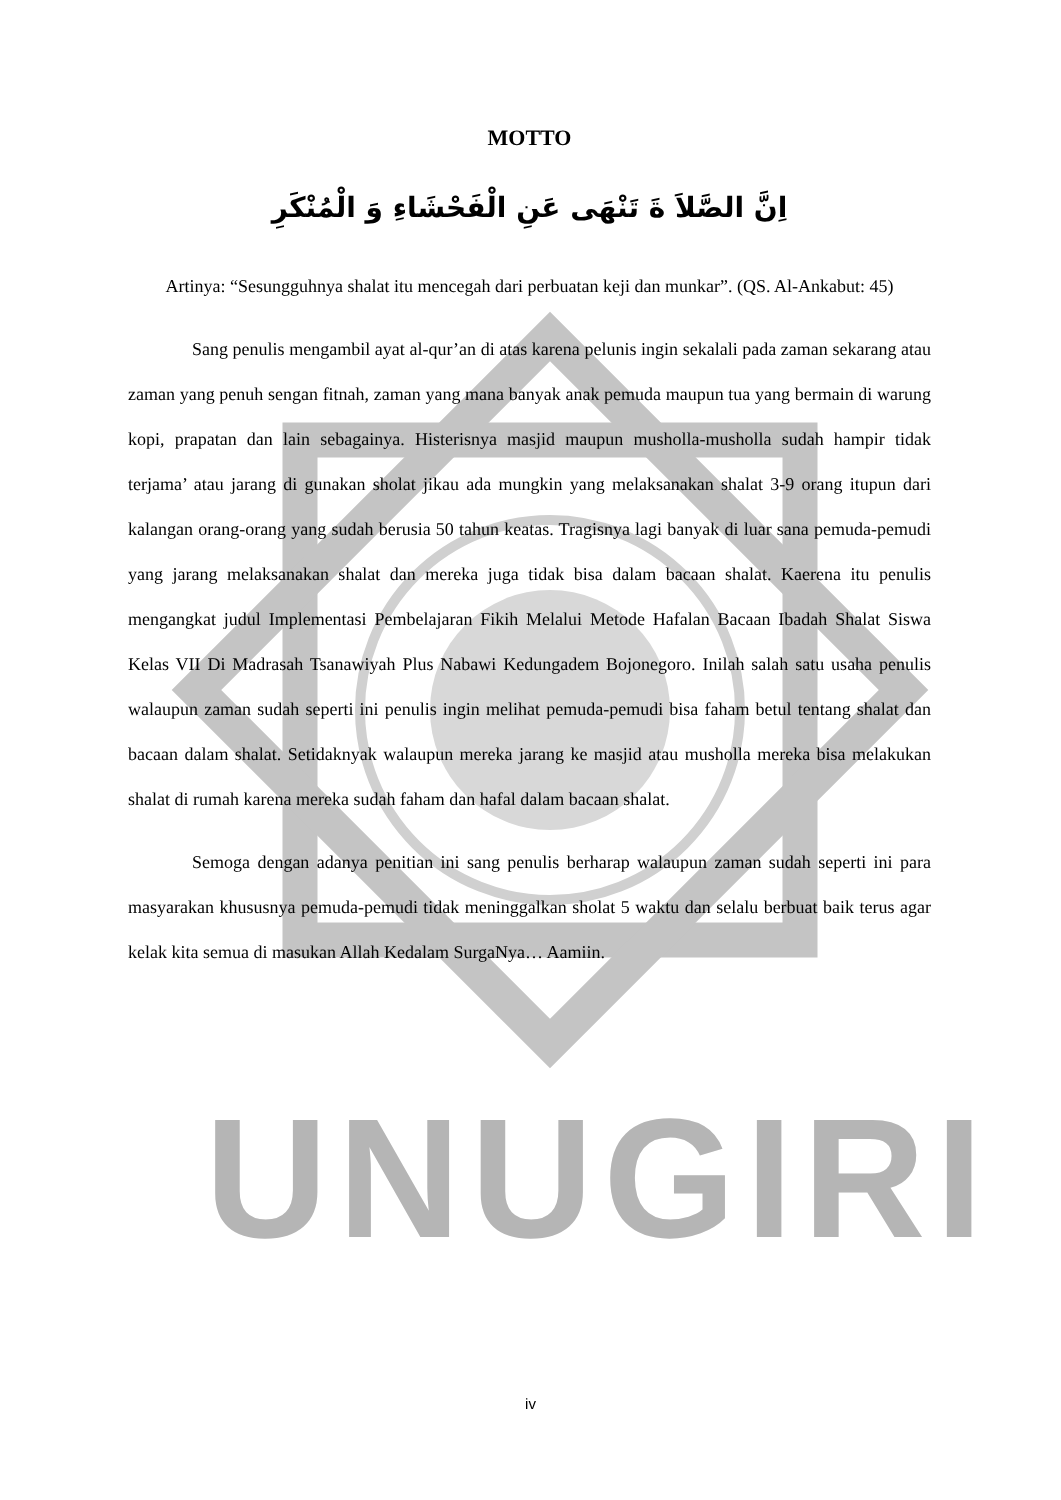UNUGIRI
MOTTO
اِنَّ الصَّلاَ ةَ تَنْهَى عَنِ الْفَحْشَاءِ وَ الْمُنْكَرِ
Artinya: “Sesungguhnya shalat itu mencegah dari perbuatan keji dan munkar”. (QS. Al-Ankabut: 45)
Sang penulis mengambil ayat al-qur’an di atas karena pelunis ingin sekalali pada zaman sekarang atau zaman yang penuh sengan fitnah, zaman yang mana banyak anak pemuda maupun tua yang bermain di warung kopi, prapatan dan lain sebagainya. Histerisnya masjid maupun musholla-musholla sudah hampir tidak terjama’ atau jarang di gunakan sholat jikau ada mungkin yang melaksanakan shalat 3-9 orang itupun dari kalangan orang-orang yang sudah berusia 50 tahun keatas. Tragisnya lagi banyak di luar sana pemuda-pemudi yang jarang melaksanakan shalat dan mereka juga tidak bisa dalam bacaan shalat. Kaerena itu penulis mengangkat judul Implementasi Pembelajaran Fikih Melalui Metode Hafalan Bacaan Ibadah Shalat Siswa Kelas VII Di Madrasah Tsanawiyah Plus Nabawi Kedungadem Bojonegoro. Inilah salah satu usaha penulis walaupun zaman sudah seperti ini penulis ingin melihat pemuda-pemudi bisa faham betul tentang shalat dan bacaan dalam shalat. Setidaknyak walaupun mereka jarang ke masjid atau musholla mereka bisa melakukan shalat di rumah karena mereka sudah faham dan hafal dalam bacaan shalat.
Semoga dengan adanya penitian ini sang penulis berharap walaupun zaman sudah seperti ini para masyarakan khususnya pemuda-pemudi tidak meninggalkan sholat 5 waktu dan selalu berbuat baik terus agar kelak kita semua di masukan Allah Kedalam SurgaNya… Aamiin.
iv